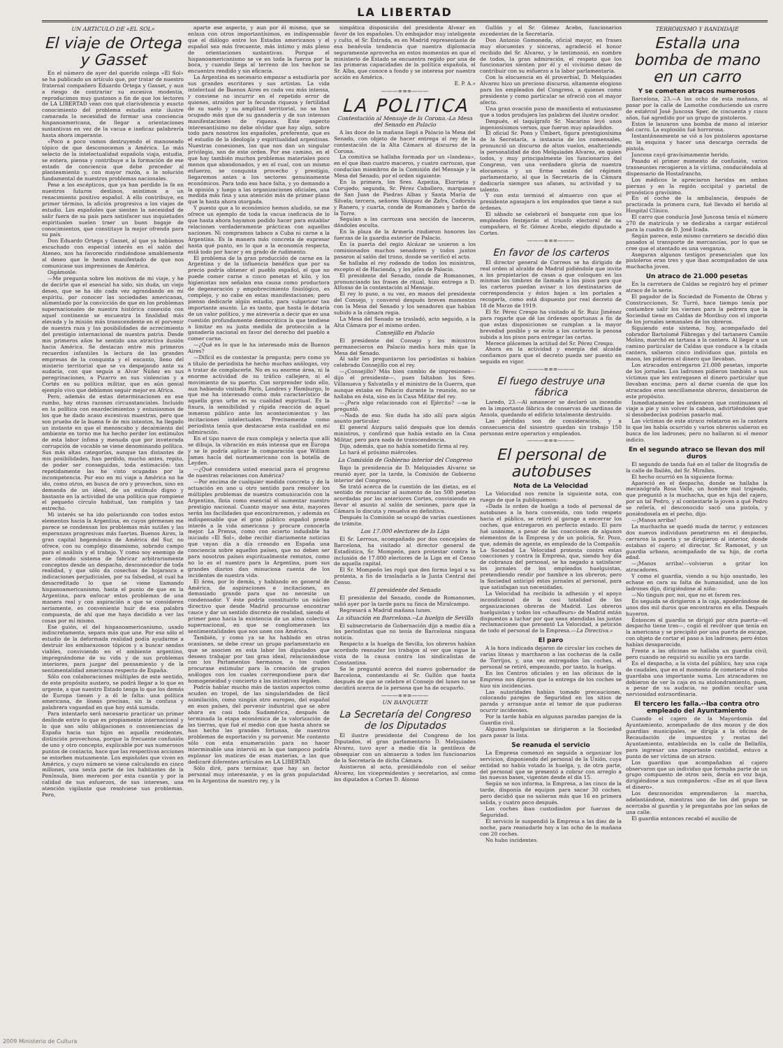LA LIBERTAD
UN ARTICULO DE «EL SOL»
El viaje de Ortega y Gasset
En el número de ayer del querido colega «El Sol» se ha publicado un artículo que, por tratar de nuestro fraternal compañero Eduardo Ortega y Gasset, y aun a riesgo de contrariar su excesiva modestia, reproducimos muy gustosos a fin de que los lectores de LA LIBERTAD vean con qué clarividencia y exacto conocimiento del problema estudia este ilustre camarada la necesidad de formar una conciencia hispanoamericana, de llegar a orientaciones sustantivas en vez de la vacua e ineficaz palabrería hasta ahora imperante.
«Poco a poco vamos destruyendo el manoseado tópico de que desconocemos a América. Lo más selecto de la intelectualidad española viaja, estudia, se entera, piensa y contribuye a la formación de ese estado de conciencia que debe preceder al planteamiento y, con mayor razón, a la solución fundamental de nuestros problemas nacionales.
Pese a los escépticos, que ya han perdido la fe en nuestros futuros destinos, asistimos a un renacimiento positivo español. A ello contribuye, en primer término, la afición progresiva a los viajes de estudio. Los españoles que sienten la necesidad de salir fuera de su país para satisfacer sus inquietudes espirituales suelen traer un buen bagaje de conocimientos, que constituye la mejor ofrenda para su país.
Don Eduardo Ortega y Gasset, al que ya habíamos escuchado con especial interés en el salón del Ateneo, nos ha favorecido rindiéndose amablemente al deseo que le hemos manifestado de que nos comunicase sus impresiones de América.
Oigámosle:
—Me pregunta sobre los motivos de mi viaje, y he de decirle que el esencial ha sido, sin duda, un viejo deseo, que se ha ido cada vez agrandando en mi espíritu, por conocer las sociedades americanas, alimentado por la convicción de que en los problemas supernacionales de nuestra histórica conexión con aquel continente se encuentra la finalidad más elevada y la misión más transcendente en el porvenir de nuestra raza y las posibilidades de acrecimiento del prestigio internacional de nuestra patria. Desde mis primeros años he sentido una atractiva ilusión hacia América. Se destacan entre mis primeros recuerdos infantiles la lectura de las grandes empresas de la conquista y el encanto, lleno del misterio territorial que se va despejando ante su audacia, con que seguía a Alvar Núñez en sus peregrinaciones, a Pizarro en sus violencias y a Cortés en su política militar, que es aún genial ejemplo vivo que debíamos seguir mejor en Africa.
Pero, además de estas determinaciones en ese rumbo, hay otras razones circunstanciales. Incluido en la política con enardecimientos y entusiasmos de los que he dado acaso excesivas muestras, pero que son prueba de la buena fe de mis intentos, ha llegado un instante en que el menoscabo y decaimiento del ambiente en torno me ha hecho perder los estímulos de esta labor ínfima y menuda que por inveterada corrupción de vocablo se viene denominando política. Sus más altas categorías, aunque tan distantes de mis posibilidades, han perdido, mucho antes, repito, de poder ser conseguidas, toda estimación: tan repetidamente las he visto ocupadas por la incompetencia. Por eso en mi viaje a América no he ido, como otros, en busca de oro y provechos, sino en demanda de un ideal, de un estímulo digno y bastante en la actividad de una política que rompiese el pequeño círculo habitual, tan ramplón y tan estrecho.
Mi interés se ha ido polarizando con todos estos elementos hacia la Argentina, en cuyos gérmenes me parece se condensan los problemas más sutiles y las esperanzas progresivas más fuertes. Buenos Aires, la gran capital hegemónica de América del Sur, no ofrece, con su complejo dinamismo, sobrado campo para el análisis y el trabajo. Y como soy enemigo de ese cómodo sistema de fabricar arbitrariamente conceptos desde un despacho, desconocedor de toda realidad, y que sólo da cosechas de hojarasca e indicaciones perjudiciales, por su falsedad, el cual ha desacreditado lo que se viene llamando hispanoamericanismo, hasta el punto de que en la Argentina, para enfocar estos problemas de una manera real y con aspiración a que se consideren seriamente, es conveniente huir de esa palabra compuesta, de ahí que me haya decidido a ver las cosas por mí mismo.
Ese guión, el del hispanoamericanismo, usado indiscretamente, separa más que une. Por eso sólo el estudio de la deformada realidad podía ayudarme a destruir los embarazosos tópicos y a buscar sendas viables, conviviendo en el ambiente argentino, impregnándome de su vida y de sus problemas interiores, para juzgar del pensamiento y de la sentimentalidad americana respecto de España.
Sólo con colaboraciones múltiples de este sentido, de este propósito austero, se podrá llegar a lo que es urgente, a que nuestro Estado tenga lo que los demás de Europa tienen y a él le falta: una política americana, de líneas precisas, sin la confusa y palabrera vaguedad en que hoy está sumida.
Para intentarlo será necesario practicar un primer deslinde entre lo que es propiamente internacional y lo que son sólo obligaciones o conveniencias de España hacia sus hijos en aquella residentes, distinción provechosa, porque la frecuente confusión de uno y otro concepto, explicable por sus numerosos puntos de contacto, hace que las respectivas acciones se estorben mutuamente. Los españoles que viven en América, y cuyo número se viene calculando en cinco millones, una sexta parte de los habitantes de la Península, bien merecen por esta cuantía y por la calidad de sus esfuerzos, de sus intereses, una atención vigilante que resolviese sus problemas. Pero,
aparte ese aspecto, y aun por él mismo, que se enlaza con otros importantísimos, es indispensable que el diálogo entre los Estados americanos y el español sea más frecuente, más íntimo y más pleno de orientaciones sustantivas. Porque el hispanoamericanismo se ve en toda la fuerza por la boca, y cuando llega al terreno de los hechos se encuentra rendido y sin eficacia.
La Argentina es necesario empezar a estudiarla por sus grandes escritores y sus artistas. La vida intelectual de Buenos Aires es cada vez más intensa, y conviene no incurrir en el repetido error de quienes, atraídos por la fecunda riqueza y fertilidad de su suelo y su amplitud territorial, no se han ocupado más que de su ganadería y de sus intensas manifestaciones de riqueza. Este aspecto interesantísimo no debe olvidar que hay algo, sobre todo para nosotros los españoles, preferente, que es el estudio de la ideología y espiritualidad argentinas. Nuestras conexiones, las que nos dan un singular privilegio, son de este orden. Por ese camino, en el que hay también muchos problemas materiales poco menos que abandonados, y en el cual, con un mismo esfuerzo, se conquista provecho y prestigio, llegaremos antes a los sectores genuinamente económicos. Para todo eso hace falta, y yo demando a la opinión y luego a las organizaciones oficiales, una medida más fina y una atención más de primer plano que la hasta ahora otorgada.
Y puesto que a lo económico hemos aludido, se me ofrece un ejemplo de toda la vacua ineficacia de lo que hasta ahora hayamos podido hacer para entablar relaciones verdaderamente prácticas con aquellas naciones. Ni compramos tabaco a Cuba ni carne a la Argentina. Es la manera más concreta de expresar hasta qué punto, en lo que a la economía respecta, está todo por hacer y en grado de rudimento.
El problema de la gran producción de carne en la Argentina y de la influencia benéfica que por su precio podría obtener el pueblo español, el que no puede comer carne a cinco pesetas el kilo, y los higienistas nos señalan esa causa como productora de degeneración y empobrecimiento fisiológico, es complejo, y no cabe en estas manifestaciones; pero pienso dedicarle algún estudio, para vulgarizar tan importante asunto. Lo es tanto, que hasta le dotaría de un valor político, y me atrevería a decir que es una cuestión profundamente democrática la que tendiese a limitar en su justa medida de protección a la ganadería nacional en favor del derecho del pueblo a comer carne.
—¿Qué es lo que le ha interesado más de Buenos Aires?
—Difícil es de contestar la pregunta; pero como yo a título de periodista he hecho muchas análogas, voy a tratar de complacerle. No es su enorme área, ni la enorme actividad de su tráfico callejero, ni el movimiento de su puerto. Con sorprender todo ello, aun habiendo visitado París, Londres y Hamburgo, lo que me ha interesado como más característico de aquella gran urbe es su cualidad espiritual. Es la finura, la sensibilidad y rápida reacción de aquel inmenso público ante los acontecimientos y las incitaciones intelectuales. Precisamente como periodista tenía que destacarse esta cualidad en mi admiración.
En el tipo nuevo de raza compleja y selecta que allí se dibuja, la vibración es más intensa que en Europa y se le podría aplicar la comparación que William James hacía del norteamericano con la botella de Leyden.
—¿Qué considera usted esencial para el progreso de nuestras relaciones con América?
—Por encima de cualquier medida concreta y de la actuación en uno u otro sentido para resolver los múltiples problemas de nuestra comunicación con la Argentina, flota como esencial el aumentar nuestro prestigio nacional. Cuanto mayor sea éste, mayores serán las facilidades que encontraremos, y además es indispensable que el gran público español preste interés a la vida americana y procure conocerla mejor. La Prensa, como con acierto indudable ha iniciado «El Sol», debe recibir diariamente noticias que vayan día a día creando en España una conciencia sobre aquellos países, que no deben ser para nosotros países espiritualmente remotos, como no lo es el nuestro para la Argentina, pues sus grandes diarios dan minuciosa cuenta de los incidentes de nuestra vida.
El área, por lo demás, y hablando en general de América, de aspiraciones e incitaciones, es demasiado grande para que no necesite un condensador. Y éste podría constituirlo un núcleo directivo que desde Madrid procurase encontrar cauce y dar un sentido discreto de realidad, siendo el primer paso hacia la existencia de un alma colectiva supernacional, en que se conglomerasen las sentimentalidades que nos unen con América.
También, y como ya se ha hablado en otras ocasiones, se debe crear un grupo parlamentario en que se asocien en esta labor los diputados que deseen trabajar por tan gran ideal, relacionándose con los Parlamentos hermanos, a los cuales procurase estimular para la creación de grupos análogos con los cuales correspondiese para dar homogeneidad y concierto a las iniciativas legales.
Podría hablar mucho más de tantos aspectos como acuden en tropel, de las singularidades de fácil asimilación, como ningún otro europeo, del español en esos países, del porvenir industrial que se abre ahora en casi toda Sudamérica, después de terminada la etapa económica de la valorización de las tierras, que fué el medio con que hasta ahora se han hecho las grandes fortunas, de nuestros problemas de exportación y su porvenir. Me contento sólo con esta enumeración para no hacer interminable una interviú en la que tampoco podría explanar los matices de esas materias, a las que dedicaré diferentes artículos en LA LIBERTAD.
Sólo diré, para terminar, que hay un factor personal muy interesante, y es la gran popularidad en la Argentina de nuestro rey, y la
simpática disposición del presidente Alvear en favor de los españoles. Un embajador muy inteligente y culto, el Sr. Estrada, es en Madrid representante de esa benévola tendencia que nuestra diplomacia seguramente aprovecha en estos momentos en que el ministerio de Estado se encuentra regido por una de las primeras capacidades de la política española, el Sr. Alba, que conoce a fondo y se interesa por nuestra acción en América.
E. P. A.»
———∞∞∞———
LA POLITICA
Contestación al Mensaje de la Corona.-La Mesa del Senado en Palacio
A las doce de la mañana llegó a Palacio la Mesa del Senado, con objeto de hacer entrega al rey de la contestación de la Alta Cámara al discurso de la Corona.
La comitiva se hallaba formada por un «landeau», en el que iban cuatro maceros, y cuatro carrozas, que conducían miembros de la Comisión del Mensaje y la Mesa del Senado, por el orden siguiente:
En la primera, los Sres. Azpeitia, Elorrieta y Corujedo; segunda, Sr. Pérez Caballero, marqueses de San Juan de Piedras Albas y Santa María de Silvela; tercera, señores Vázquez de Zafra, Codorníu y Ranero, y cuarta, conde de Romanones y barón de la Torre.
Seguían a las carrozas una sección de lanceros, dándoles escolta.
En la plaza de la Armería rindieron honores las fuerzas de la guardia exterior de Palacio.
En la puerta del regio Alcázar se unieron a los comisionados muchos senadores y todos juntos pasaron al salón del trono, donde se verificó el acto.
Se hallaba el rey rodeado de todos los ministros, excepto el de Hacienda, y los jefes de Palacio.
El presidente del Senado, conde de Romanones, pronunciando las frases de ritual, hizo entrega a D. Alfonso de la contestación al Mensaje.
El rey lo puso, a su vez, en manos del presidente del Consejo, y conversó después breves momentos con la Mesa del Senado y los senadores que habían subido a la cámara regia.
La Mesa del Senado se trasladó, acto seguido, a la Alta Cámara por el mismo orden.
Consejillo en Palacio
El presidente del Consejo y los ministros permanecieron en Palacio media hora más que la Mesa del Senado.
Al salir les preguntaron los periodistas si habían celebrado Consejillo con el rey.
—¿Consejillo? Más bien cambio de impresiones—dijo el presidente—, pues faltaban los Sres. Villanueva y Salvatella y el ministro de la Guerra, que aunque estaba en Palacio durante la reunión, no se hallaba en ésta, sino en la Casa Militar del rey.
—¿Para algo relacionado con el Ejército? —se le preguntó.
—Nada de eso. Sin duda ha ido allí para algún asunto particular.
El general Aizpuru salió después que los demás ministros, y confirmó que había estado en la Casa Militar, pero para nada de transcendencia.
Dijo, además, que no había sometido firma al rey.
Lo hará el próximo miércoles.
La Comisión de Gobierno interior del Congreso
Bajo la presidencia de D. Melquiades Alvarez se reunió ayer, por la tarde, la Comisión de Gobierno interior del Congreso.
Se trató acerca de la cuestión de las dietas, en el sentido de renunciar al aumento de las 500 pesetas acordadas por las anteriores Cortes, conviniendo en llevar el asunto al salón de sesiones, para que la Cámara lo discuta y resuelva en definitiva.
Después la Comisión se ocupó de varias cuestiones de trámite.
Los 17.000 electores de la Liga
El Sr. Lerroux, acompañado por dos concejales de Barcelona, ha visitado al director general de Estadística, Sr. Mompeón, para protestar contra la inclusión de 17.000 electores de la Liga en el Censo de aquella capital.
El Sr. Mompeón les rogó que den forma legal a su protesta, a fin de trasladarla a la Junta Central del Censo.
El presidente del Senado
El presidente del Senado, conde de Romanones, salió ayer por la tarde para su finca de Miralcampo.
Regresará a Madrid mañana lunes.
La situación en Barcelona.--La huelga de Sevilla
El subsecretario de Gobernación dijo a medio día a los periodistas que no tenía de Barcelona ninguna noticia.
Respecto a la huelga de Sevilla, los obreros habían acordado reanudar los trabajos al ver que sigue la vista de la causa contra los sindicalistas de Constantina.
Se le preguntó acerca del nuevo gobernador de Barcelona, contestando el Sr. Gullón que hasta después de que se celebre el Consejo del lunes no se decidirá acerca de la persona que ha de ocuparlo.
———∞∞∞———
UN BANQUETE
La Secretaría del Congreso de los Diputados
El ilustre presidente del Congreso de los Diputados, el gran parlamentario D. Melquiades Alvarez, tuvo ayer a medio día la gentileza de obsequiar con un almuerzo a todos los funcionarios de la Secretaría de dicha Cámara.
Asistieron al acto, presidiéndolo con el señor Alvarez, los vicepresidentes y secretarios, así como los diputados a Cortes D. Alonso
Gullón y el Sr. Gómez Acebo, funcionarios excedentes de la Secretaría.
Don Antonio Gamoneda, oficial mayor, en frases muy elocuentes y sinceras, agradeció el honor recibido del Sr. Alvarez, y le testimonió, en nombre de todos, la gran admiración, el respeto que los funcionarios sienten por él y el vivísimo deseo de contribuir con su esfuerzo a la labor parlamentaria.
Con la elocuencia en él proverbial, D. Melquiades Alvarez hizo un precioso discurso, altamente elogioso para los empleados del Congreso, a quienes como presidente y como particular se ofreció con el mayor afecto.
Una gran ovación puso de manifiesto el entusiasmo que a todos produjera las palabras del ilustre orador.
Después, el taquígrafo Sr. Nacarino leyó unos ingeniosísimos versos, que fueron muy aplaudidos.
El oficial Sr. Pons y Umbert, figura prestigiosísima de la Secretaría, a instancia de los comensales, pronunció un discurso de altos vuelos, enalteciendo la personalidad de don Melquiades Alvarez, en quien todos, y muy principalmente los funcionarios del Congreso, ven una verdadera gloria de nuestra elocuencia y un firme sostén del régimen parlamentario, al que la Secretaría de la Cámara dedicaría siempre sus afanes, su actividad y su talento.
Y con esto terminó el almuerzo con que el presidente agasajara a los empleados que tiene a sus órdenes.
El sábado se celebrará el banquete con que los empleados festejarán el triunfo electoral de su compañero, el Sr. Gómez Acebo, elegido diputado a Cortes.
———∞∞∞———
En favor de los carteros
El director general de Correos se ha dirigido de real orden al alcalde de Madrid pidiéndole que invite a los propietarios de casas a que coloquen en las mismas los timbres de llamada a los pisos para que los carteros puedan avisar a los destinatarios de correspondencia y éstos bajen a los portales a recogerla, como está dispuesto por real decreto de 18 de Marzo de 1919.
El Sr. Pérez Crespo ha visitado al Sr. Ruiz Jiménez para rogarle que dé las órdenes oportunas a fin de que estas disposiciones se cumplan a la mayor brevedad posible y se evite a los carteros la penosa subida a los pisos para entregar las cartas.
Merece plácemes la actitud del Sr. Pérez Crespo.
Ahora en la actividad y energía del alcalde confiamos para que el decreto pueda ser puesto en seguida en vigor.
———∞∞∞———
El fuego destruye una fábrica
Laredo, 23.—Al amanecer se declaró un incendio en la importante fábrica de conservas de sardinas de Ansola, quedando el edificio totalmente destruído.
Las pérdidas son de consideración, y a consecuencia del siniestro quedan sin trabajo 150 personas entre operarios y empleados.
———∞∞∞———
El personal de autobuses
Nota de La Velocidad
La Velocidad nos remite la siguiente nota, con ruego de que la publiquemos:
«Dada la orden de huelga a todo el personal de autobuses a la hora convenida, con todo respeto hacia el público, se retiró al garage a encerrar los coches, que entregaron en perfecto estado. El paro fué unánime, a pesar de las coacciones de algunos elementos de la Empresa y de un policía, Sr. Pozo, que, además de agente, es empleado de la Compañía. La Sociedad La Velocidad protesta contra estas coacciones y contra la Empresa, que, siendo hoy día de cobranza del personal, se ha negado a satisfacer los jornales de los empleados huelguistas, pretendiendo rendir por hambre a los obreros; pero la Sociedad anticipó estos jornales al personal, para que satisfagan sus necesidades.
La Velocidad ha recibido la adhesión y el apoyo incondicional de la casi totalidad de las organizaciones obreras de Madrid. Los obreros huelguistas y todos los «chauffeurs» de Madrid están dispuestos a luchar por que sean atendidas las justas reclamaciones que presentó La Velocidad, a petición de todo el personal de la Empresa.—La Directiva.»
El paro
A la hora indicada dejaron de circular los coches de varias líneas y marcharon a las cocheras de la calle de Torrijos, y, una vez entregados los coches, el personal se retiró, empezando, por tanto, la huelga.
En los Centros oficiales y en las oficinas de la Empresa nos dijeron que la entrega de los coches se hizo sin incidencias.
Las autoridades habían tomado precauciones, colocando parejas de Seguridad en los sitios de parada y arranque ante el temor de que pudieran ocurrir incidentes.
Por la tarde había en algunas paradas parejas de la Guardia civil.
Algunos huelguistas se dirigieron a la Sociedad para pasar la lista.
Se reanuda el servicio
La Empresa comenzó en seguida a organizar los servicios, disponiendo del personal de la Unión, cuya entidad no había votado la huelga, y, de otra parte, del personal que se presentó a cobrar con arreglo a las nuevas bases, vigentes desde el día 15.
Según se nos informa, la Empresa, a las cinco de la tarde, disponía de equipos para sacar 30 coches; pero decidió que no salieran más que 16 en primera salida, y cuatro poco después.
Los coches iban custodiados por fuerzas de Seguridad.
El servicio le suspendió la Empresa a las diez de la noche, para reanudarle hoy a las ocho de la mañana con 20 coches.
No hubo incidentes.
TERRORISMO Y BANDIDAJE
Estalla una bomba de mano en un carro
Y se cometen atracos numerosos
Barcelona, 23.—A las ocho de esta mañana, al pasar por la calle de Lamothe conduciendo un carro de estiércol José Juncosa Sper, de cincuenta y cinco años, fué agredido por un grupo de pistoleros.
Estos le lanzaron una bomba de mano al interior del carro. La explosión fué horrorosa.
Instantáneamente se vió a los pistoleros apostarse en la esquina y hacer una descarga cerrada de pistola.
Juncosa cayó gravísimamente herido.
Pasado el primer momento de confusión, varios transeuntes recogieron a la víctima, conduciéndola al dispensario de Hostafranchs.
Los médicos le apreciaron heridas en ambas piernas y en la región occipital y parietal de pronóstico gravísimo.
En el coche de la ambulancia, después de practicada la primera cura, fué llevado el herido al Hospital Clínico.
El carro que conducía José Juncosa tenía el número 270 de matrícula y se dedicaba a cargar estiércol para la cuadra de D. José Icada.
Según parece, este mismo carretero se decidió días pasados al transporte de mercancías, por lo que se cree que el atentado es una venganza.
Aseguran algunos testigos presenciales que los pistoleros eran tres y que iban acompañados de una muchacha joven.
Un atraco de 21.000 pesetas
En la carretera de Caldas se registró hoy el primer atraco de la serie.
El pagador de la Sociedad de Fomento de Obras y Construcciones, Sr. Turró, hace tiempo tenía por costumbre salir los viernes para la pedrera que la Sociedad tiene en Caldas de Montbuy con el importe de los jornales semanales de los obreros.
Siguiendo este sistema, hoy, acompañado del cobrador Bartolomé Fábregas y del tartanero Camilo Molins, marchó en tartana a la cantera. Al llegar a un camino particular de Caldas que conduce a la citada cantera, salieron cinco individuos que, pistola en mano, les pidieron el dinero que llevaban.
Los atracados entregaron 21.000 pesetas, importe de los jornales. Los ladrones pidieron también a sus víctimas que les entregasen el dinero particular que llevaban encima; pero al darse cuenta de que los atracados eran sencillamente obreros, desistieron de este propósito.
Inmediatamente les ordenaron que continuasen el viaje a pie y sin volver la cabeza, advirtiéndoles que si desobedecían podrían pasarlo mal.
Las víctimas de este atraco relataron en la cantera lo que les había ocurrido y varios obreros salieron en busca de los ladrones; pero no hallaron ni el menor indicio.
En el segundo atraco se llevan dos mil duros
El segundo de tanda fué en el taller de litografía de la calle de Bailén, del Sr. Miralles.
El hecho ocurrió en la siguiente forma:
Apareció en el despacho, donde se hallaba la mecanógrafa Rosa Valle, un hombre mal trajeado, que preguntó a la muchacha, que es hija del cajero, por un tal Pedro, y al contestarle la joven a qué Pedro se refería, el desconocido sacó una pistola, y poniéndosela en el pecho, dijo:
—¡Manos arriba!
La muchacha se quedó muda de terror, y entonces dos nuevos individuos penetraron en el despacho, cerraron la puerta y se dirigieron al interior, donde estaban el cajero; el director, Sr. Ramonet, y un guardia urbano, acompañado de su hijo, de corta edad.
—¡Manos arriba!—volvieron a gritar los atracadores.
Y como el guardia, viendo a su hijo asustado, les echase en cara su falta de humanidad, uno de los ladrones dijo, dirigiéndose al niño:
—No tinguis por, noi, que no et farem res.
En seguida se dirigieron a la caja, apoderándose de unos dos mil duros que encontraron en ella. Después huyeron.
Entonces el guardia se dirigió por otra puerta—el despacho tiene tres—, cogió el revólver que tenía en la americana y se precipitó por una puerta de escape, con objeto de cortar el paso a los ladrones; pero éstos habían desaparecido.
Frente a las oficinas se hallaba un guardia civil; pero cuando se requirió su auxilio ya era tarde.
En el despacho, a la vista del público, hay una caja de caudales, que en el momento de cometerse el robo guardaba una importante suma. Los atracadores no debieron de ver la caja en su atolondramiento, pues, a pesar de su audacia, no podían ocultar una nerviosidad extraordinaria.
El tercero les falla.--Iba contra otro empleado del Ayuntamiento
Cuando el cajero de la Mayordomía del Ayuntamiento, acompañado de dos mozos y de dos guardias municipales, se dirigía a la oficina de Recaudación de impuestos y rentas del Ayuntamiento, establecida en la calle de Bellafila, para ingresar una importante cantidad, estuvo a punto de ser víctima de un atraco.
Los guardias que acompañaban al cajero observaron que un individuo que formaba parte de un grupo compuesto de otros seis, decía en voz baja, dirigiéndose a sus compañeros: «Ese es el que lleva el dinero».
Los desconocidos emprendieron la marcha, adelantándose, mientras uno de los del grupo se acercaba al guardia y le preguntaba por las señas de una calle.
El guardia entonces recabó el auxilio de
2009 Ministerio de Cultura